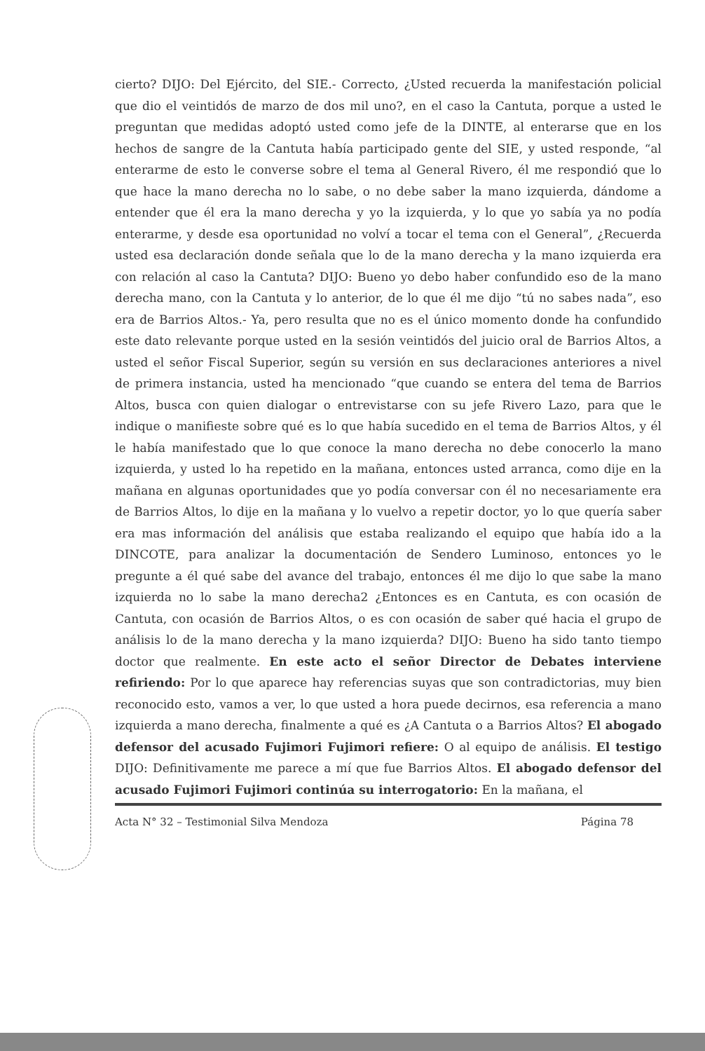cierto? DIJO: Del Ejército, del SIE.- Correcto, ¿Usted recuerda la manifestación policial que dio el veintidós de marzo de dos mil uno?, en el caso la Cantuta, porque a usted le preguntan que medidas adoptó usted como jefe de la DINTE, al enterarse que en los hechos de sangre de la Cantuta había participado gente del SIE, y usted responde, “al enterarme de esto le converse sobre el tema al General Rivero, él me respondió que lo que hace la mano derecha no lo sabe, o no debe saber la mano izquierda, dándome a entender que él era la mano derecha y yo la izquierda, y lo que yo sabía ya no podía enterarme, y desde esa oportunidad no volví a tocar el tema con el General”, ¿Recuerda usted esa declaración donde señala que lo de la mano derecha y la mano izquierda era con relación al caso la Cantuta? DIJO: Bueno yo debo haber confundido eso de la mano derecha mano, con la Cantuta y lo anterior, de lo que él me dijo “tú no sabes nada”, eso era de Barrios Altos.- Ya, pero resulta que no es el único momento donde ha confundido este dato relevante porque usted en la sesión veintidós del juicio oral de Barrios Altos, a usted el señor Fiscal Superior, según su versión en sus declaraciones anteriores a nivel de primera instancia, usted ha mencionado “que cuando se entera del tema de Barrios Altos, busca con quien dialogar o entrevistarse con su jefe Rivero Lazo, para que le indique o manifieste sobre qué es lo que había sucedido en el tema de Barrios Altos, y él le había manifestado que lo que conoce la mano derecha no debe conocerlo la mano izquierda, y usted lo ha repetido en la mañana, entonces usted arranca, como dije en la mañana en algunas oportunidades que yo podía conversar con él no necesariamente era de Barrios Altos, lo dije en la mañana y lo vuelvo a repetir doctor, yo lo que quería saber era mas información del análisis que estaba realizando el equipo que había ido a la DINCOTE, para analizar la documentación de Sendero Luminoso, entonces yo le pregunte a él qué sabe del avance del trabajo, entonces él me dijo lo que sabe la mano izquierda no lo sabe la mano derecha2 ¿Entonces es en Cantuta, es con ocasión de Cantuta, con ocasión de Barrios Altos, o es con ocasión de saber qué hacia el grupo de análisis lo de la mano derecha y la mano izquierda? DIJO: Bueno ha sido tanto tiempo doctor que realmente. En este acto el señor Director de Debates interviene refiriendo: Por lo que aparece hay referencias suyas que son contradictorias, muy bien reconocido esto, vamos a ver, lo que usted a hora puede decirnos, esa referencia a mano izquierda a mano derecha, finalmente a qué es ¿A Cantuta o a Barrios Altos? El abogado defensor del acusado Fujimori Fujimori refiere: O al equipo de análisis. El testigo DIJO: Definitivamente me parece a mí que fue Barrios Altos. El abogado defensor del acusado Fujimori Fujimori continúa su interrogatorio: En la mañana, el
Acta N° 32 – Testimonial Silva Mendoza Página 78